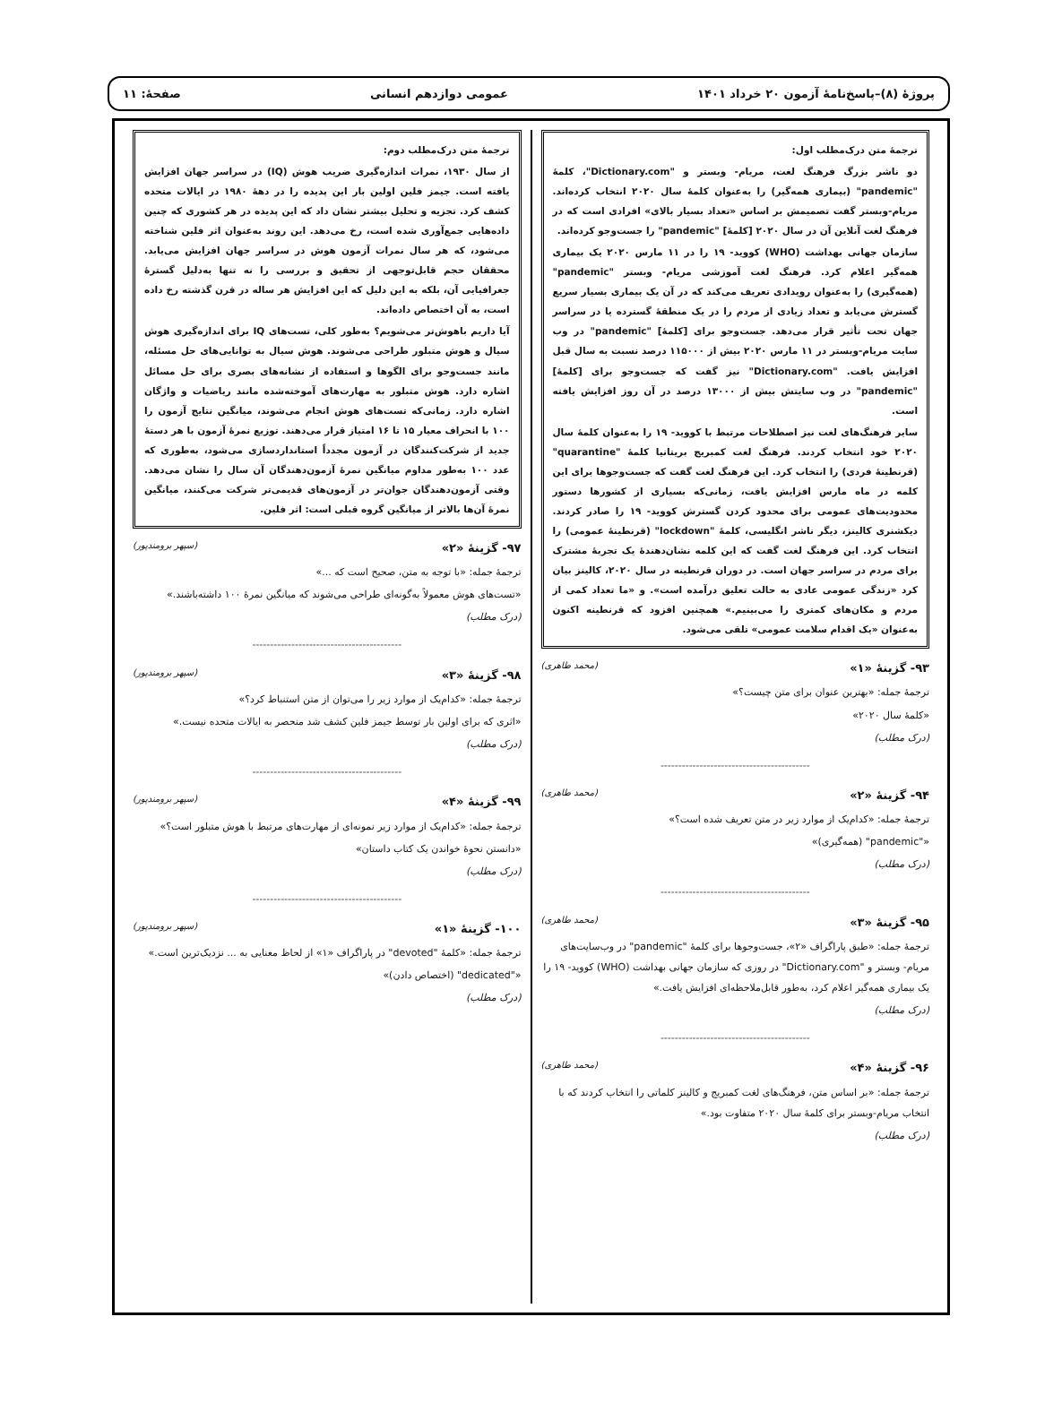پروژهٔ (۸)–پاسخ‌نامهٔ آزمون ۲۰ خرداد ۱۴۰۱ عمومی دوازدهم انسانی صفحهٔ: ۱۱
ترجمهٔ متن درک‌مطلب اول:
دو ناشر بزرگ فرهنگ لغت، مریام- وبستر و "Dictionary.com"، کلمهٔ "pandemic" (بیماری همه‌گیر) را به‌عنوان کلمهٔ سال ۲۰۲۰ انتخاب کرده‌اند. مریام-وبستر گفت تصمیمش بر اساس «تعداد بسیار بالای» افرادی است که در فرهنگ لغت آنلاین آن در سال ۲۰۲۰ [کلمهٔ] "pandemic" را جست‌وجو کرده‌اند.
سازمان جهانی بهداشت (WHO) کووید- ۱۹ را در ۱۱ مارس ۲۰۲۰ یک بیماری همه‌گیر اعلام کرد. فرهنگ لغت آموزشی مریام- وبستر "pandemic" (همه‌گیری) را به‌عنوان رویدادی تعریف می‌کند که در آن یک بیماری بسیار سریع گسترش می‌یابد و تعداد زیادی از مردم را در یک منطقهٔ گسترده یا در سراسر جهان تحت تأثیر قرار می‌دهد. جست‌وجو برای [کلمهٔ] "pandemic" در وب سایت مریام-وبستر در ۱۱ مارس ۲۰۲۰ بیش از ۱۱۵۰۰۰ درصد نسبت به سال قبل افزایش یافت. "Dictionary.com" نیز گفت که جست‌وجو برای [کلمهٔ] "pandemic" در وب سایتش بیش از ۱۳۰۰۰ درصد در آن روز افزایش یافته است.
سایر فرهنگ‌های لغت نیز اصطلاحات مرتبط با کووید- ۱۹ را به‌عنوان کلمهٔ سال ۲۰۲۰ خود انتخاب کردند. فرهنگ لغت کمبریج بریتانیا کلمهٔ "quarantine" (قرنطینهٔ فردی) را انتخاب کرد. این فرهنگ لغت گفت که جست‌وجوها برای این کلمه در ماه مارس افزایش یافت، زمانی‌که بسیاری از کشورها دستور محدودیت‌های عمومی برای محدود کردن گسترش کووید- ۱۹ را صادر کردند. دیکشنری کالینز، دیگر ناشر انگلیسی، کلمهٔ "lockdown" (قرنطینهٔ عمومی) را انتخاب کرد. این فرهنگ لغت گفت که این کلمه نشان‌دهندهٔ یک تجربهٔ مشترک برای مردم در سراسر جهان است. در دوران قرنطینه در سال ۲۰۲۰، کالینز بیان کرد «زندگی عمومی عادی به حالت تعلیق درآمده است». و «ما تعداد کمی از مردم و مکان‌های کمتری را می‌بینیم.» همچنین افزود که قرنطینه اکنون به‌عنوان «یک اقدام سلامت عمومی» تلقی می‌شود.
۹۳- گزینهٔ «۱» (محمد طاهری)
ترجمهٔ جمله: «بهترین عنوان برای متن چیست؟»
«کلمهٔ سال ۲۰۲۰»
(درک مطلب)
------------------------------------------
۹۴- گزینهٔ «۲» (محمد طاهری)
ترجمهٔ جمله: «کدام‌یک از موارد زیر در متن تعریف شده است؟»
«"pandemic" (همه‌گیری)»
(درک مطلب)
------------------------------------------
۹۵- گزینهٔ «۳» (محمد طاهری)
ترجمهٔ جمله: «طبق پاراگراف «۲»، جست‌وجوها برای کلمهٔ "pandemic" در وب‌سایت‌های مریام- وبستر و "Dictionary.com" در روزی که سازمان جهانی بهداشت (WHO) کووید- ۱۹ را یک بیماری همه‌گیر اعلام کرد، به‌طور قابل‌ملاحظه‌ای افزایش یافت.»
(درک مطلب)
------------------------------------------
۹۶- گزینهٔ «۴» (محمد طاهری)
ترجمهٔ جمله: «بر اساس متن، فرهنگ‌های لغت کمبریج و کالینز کلماتی را انتخاب کردند که با انتخاب مریام-وبستر برای کلمهٔ سال ۲۰۲۰ متفاوت بود.»
(درک مطلب)
ترجمهٔ متن درک‌مطلب دوم:
از سال ۱۹۳۰، نمرات اندازه‌گیری ضریب هوش (IQ) در سراسر جهان افزایش یافته است. جیمز فلین اولین بار این پدیده را در دههٔ ۱۹۸۰ در ایالات متحده کشف کرد. تجزیه و تحلیل بیشتر نشان داد که این پدیده در هر کشوری که چنین داده‌هایی جمع‌آوری شده است، رخ می‌دهد. این روند به‌عنوان اثر فلین شناخته می‌شود، که هر سال نمرات آزمون هوش در سراسر جهان افزایش می‌یابد. محققان حجم قابل‌توجهی از تحقیق و بررسی را نه تنها به‌دلیل گسترهٔ جغرافیایی آن، بلکه به این دلیل که این افزایش هر ساله در قرن گذشته رخ داده است، به آن اختصاص داده‌اند.
آیا داریم باهوش‌تر می‌شویم؟ به‌طور کلی، تست‌های IQ برای اندازه‌گیری هوش سیال و هوش متبلور طراحی می‌شوند. هوش سیال به توانایی‌های حل مسئله، مانند جست‌وجو برای الگوها و استفاده از نشانه‌های بصری برای حل مسائل اشاره دارد. هوش متبلور به مهارت‌های آموخته‌شده مانند ریاضیات و واژگان اشاره دارد. زمانی‌که تست‌های هوش انجام می‌شوند، میانگین نتایج آزمون را ۱۰۰ با انحراف معیار ۱۵ تا ۱۶ امتیاز قرار می‌دهند. توزیع نمرهٔ آزمون با هر دستهٔ جدید از شرکت‌کنندگان در آزمون مجدداً استانداردسازی می‌شود، به‌طوری که عدد ۱۰۰ به‌طور مداوم میانگین نمرهٔ آزمون‌دهندگان آن سال را نشان می‌دهد. وقتی آزمون‌دهندگان جوان‌تر در آزمون‌های قدیمی‌تر شرکت می‌کنند، میانگین نمرهٔ آن‌ها بالاتر از میانگین گروه قبلی است: اثر فلین.
۹۷- گزینهٔ «۲» (سپهر برومندپور)
ترجمهٔ جمله: «با توجه به متن، صحیح است که ...»
«تست‌های هوش معمولاً به‌گونه‌ای طراحی می‌شوند که میانگین نمرهٔ ۱۰۰ داشته‌باشند.»
(درک مطلب)
------------------------------------------
۹۸- گزینهٔ «۳» (سپهر برومندپور)
ترجمهٔ جمله: «کدام‌یک از موارد زیر را می‌توان از متن استنباط کرد؟»
«اثری که برای اولین بار توسط جیمز فلین کشف شد منحصر به ایالات متحده نیست.»
(درک مطلب)
------------------------------------------
۹۹- گزینهٔ «۴» (سپهر برومندپور)
ترجمهٔ جمله: «کدام‌یک از موارد زیر نمونه‌ای از مهارت‌های مرتبط با هوش متبلور است؟»
«دانستن نحوهٔ خواندن یک کتاب داستان»
(درک مطلب)
------------------------------------------
۱۰۰- گزینهٔ «۱» (سپهر برومندپور)
ترجمهٔ جمله: «کلمهٔ "devoted" در پاراگراف «۱» از لحاظ معنایی به ... نزدیک‌ترین است.»
«"dedicated" (اختصاص دادن)»
(درک مطلب)